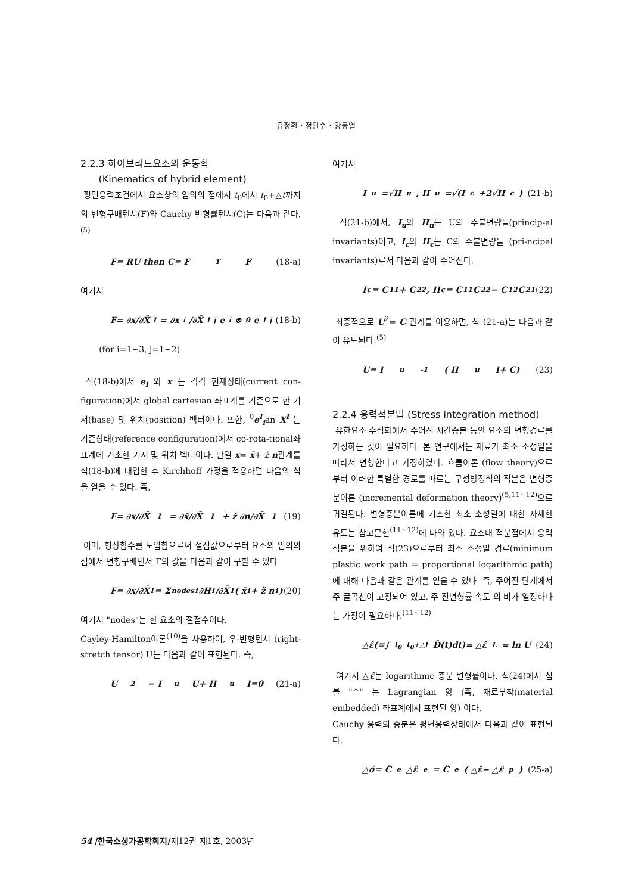유정환 · 정완수 · 양동열
2.2.3 하이브리드요소의 운동학
(Kinematics of hybrid element)
평면응력조건에서 요소상의 임의의 점에서 t<sub>0</sub>에서 t<sub>0</sub>+△t까지의 변형구배텐서(F)와 Cauchy 변형률텐서(C)는 다음과 같다.<sup>(5)</sup>
F= RU then C= F<sup>T</sup>F (18-a)
여기서
F= ∂x/∂X̄<sup>I</sup> = ∂x<sub>i</sub>/∂X̄<sup>I</sup><sub>j</sub> e<sub>i</sub>⊗ <sup>0</sup>e<sup>I</sup><sub>j</sub> (18-b)
(for i=1~3, j=1~2)
식(18-b)에서 e<sub>i</sub> 와 x 는 각각 현재상태(current con-figuration)에서 global cartesian 좌표계를 기준으로 한 기저(base) 및 위치(position) 벡터이다. 또한, <sup>0</sup>e<sup>I</sup><sub>i</sub>an X<sup>I</sup> 는 기준상태(reference configuration)에서 co-rota-tional좌표계에 기초한 기저 및 위치 벡터이다. 만일 x= x̄+ ž n관계를 식(18-b)에 대입한 후 Kirchhoff 가정을 적용하면 다음의 식을 얻을 수 있다. 즉,
F= ∂x/∂X̄<sup>I</sup> = ∂x̄/∂X̄<sup>I</sup> + ž ∂n/∂X̄<sup>I</sup> (19)
이때, 형상함수를 도입함으로써 절점값으로부터 요소의 임의의 점에서 변형구배텐서 F의 값을 다음과 같이 구할 수 있다.
F= ∂x/∂X̄<sup>I</sup> = Σ<sup>nodes</sup><sub>i</sub> ∂H<sub>i</sub>/∂X̄<sup>I</sup> ( x̄<sub>i</sub>+ ž n<sub>i</sub>) (20)
여기서 "nodes"는 한 요소의 절점수이다.
Cayley-Hamilton이론<sup>(10)</sup>을 사용하여, 우-변형텐서 (right-stretch tensor) U는 다음과 같이 표현된다. 즉,
U<sup>2</sup>− I<sub>u</sub> U+ II<sub>u</sub> I=0 (21-a)
여기서
I<sub>u</sub>=√II<sub>u</sub>, II<sub>u</sub>=√(I<sub>c</sub>+2√II<sub>c</sub>) (21-b)
식(21-b)에서, I<sub>u</sub>와 II<sub>u</sub>는 U의 주불변량들(princip-al invariants)이고, I<sub>c</sub>와 II<sub>c</sub>는 C의 주불변량들 (pri-ncipal invariants)로서 다음과 같이 주어진다.
I<sub>c</sub>= C<sub>11</sub>+ C<sub>22</sub>, II<sub>c</sub>= C<sub>11</sub>C<sub>22</sub>− C<sub>12</sub>C<sub>21</sub> (22)
최종적으로 U<sup>2</sup>= C 관계를 이용하면, 식 (21-a)는 다음과 같이 유도된다.<sup>(5)</sup>
U= I<sub>u</sub><sup>-1</sup>( II<sub>u</sub> I+ C) (23)
2.2.4 응력적분법 (Stress integration method)
유한요소 수식화에서 주어진 시간증분 동안 요소의 변형경로를 가정하는 것이 필요하다. 본 연구에서는 재료가 최소 소성일을 따라서 변형한다고 가정하였다. 흐름이론 (flow theory)으로부터 이러한 특별한 경로를 따르는 구성방정식의 적분은 변형증분이론 (incremental deformation theory)<sup>(5,11~12)</sup>으로 귀결된다. 변형증분이론에 기초한 최소 소성일에 대한 자세한 유도는 참고문헌<sup>(11~12)</sup>에 나와 있다. 요소내 적분점에서 응력적분을 위하여 식(23)으로부터 최소 소성일 경로(minimum plastic work path = proportional logarithmic path)에 대해 다음과 같은 관계를 얻을 수 있다. 즉, 주어진 단계에서 주 굴곡선이 고정되어 있고, 주 진변형률 속도 의 비가 일정하다는 가정이 필요하다.<sup>(11~12)</sup>
△ε̂(≡∫<sub>t<sub>0</sub></sub><sup>t<sub>0</sub>+△t</sup> D̂(t)dt)= △ε̂<sub>L</sub>= ln U (24)
여기서 △ε̂는 logarithmic 증분 변형률이다. 식(24)에서 심볼 "^" 는 Lagrangian 양 (즉, 재료부착(material embedded) 좌표계에서 표현된 양) 이다.
Cauchy 응력의 증분은 평면응력상태에서 다음과 같이 표현된다.
△σ̂= Ĉ<sup>e</sup> △ε̂<sup>e</sup> = Ĉ<sup>e</sup>( △ε̂− △ε̂<sup>p</sup>) (25-a)
54 /한국소성가공학회지/제12권 제1호, 2003년